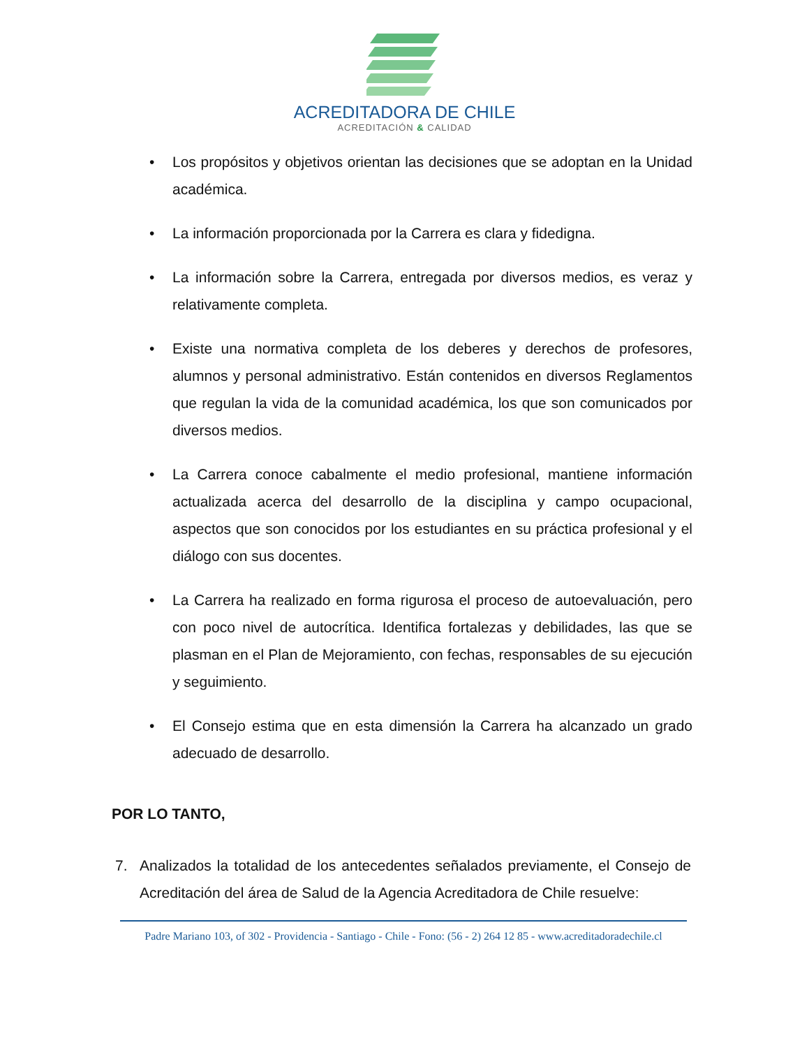ACREDITADORA DE CHILE
ACREDITACIÓN & CALIDAD
• Los propósitos y objetivos orientan las decisiones que se adoptan en la Unidad académica.
• La información proporcionada por la Carrera es clara y fidedigna.
• La información sobre la Carrera, entregada por diversos medios, es veraz y relativamente completa.
• Existe una normativa completa de los deberes y derechos de profesores, alumnos y personal administrativo. Están contenidos en diversos Reglamentos que regulan la vida de la comunidad académica, los que son comunicados por diversos medios.
• La Carrera conoce cabalmente el medio profesional, mantiene información actualizada acerca del desarrollo de la disciplina y campo ocupacional, aspectos que son conocidos por los estudiantes en su práctica profesional y el diálogo con sus docentes.
• La Carrera ha realizado en forma rigurosa el proceso de autoevaluación, pero con poco nivel de autocrítica. Identifica fortalezas y debilidades, las que se plasman en el Plan de Mejoramiento, con fechas, responsables de su ejecución y seguimiento.
• El Consejo estima que en esta dimensión la Carrera ha alcanzado un grado adecuado de desarrollo.
POR LO TANTO,
7. Analizados la totalidad de los antecedentes señalados previamente, el Consejo de Acreditación del área de Salud de la Agencia Acreditadora de Chile resuelve:
Padre Mariano 103, of 302 - Providencia - Santiago - Chile - Fono: (56 - 2) 264 12 85 - www.acreditadoradechile.cl